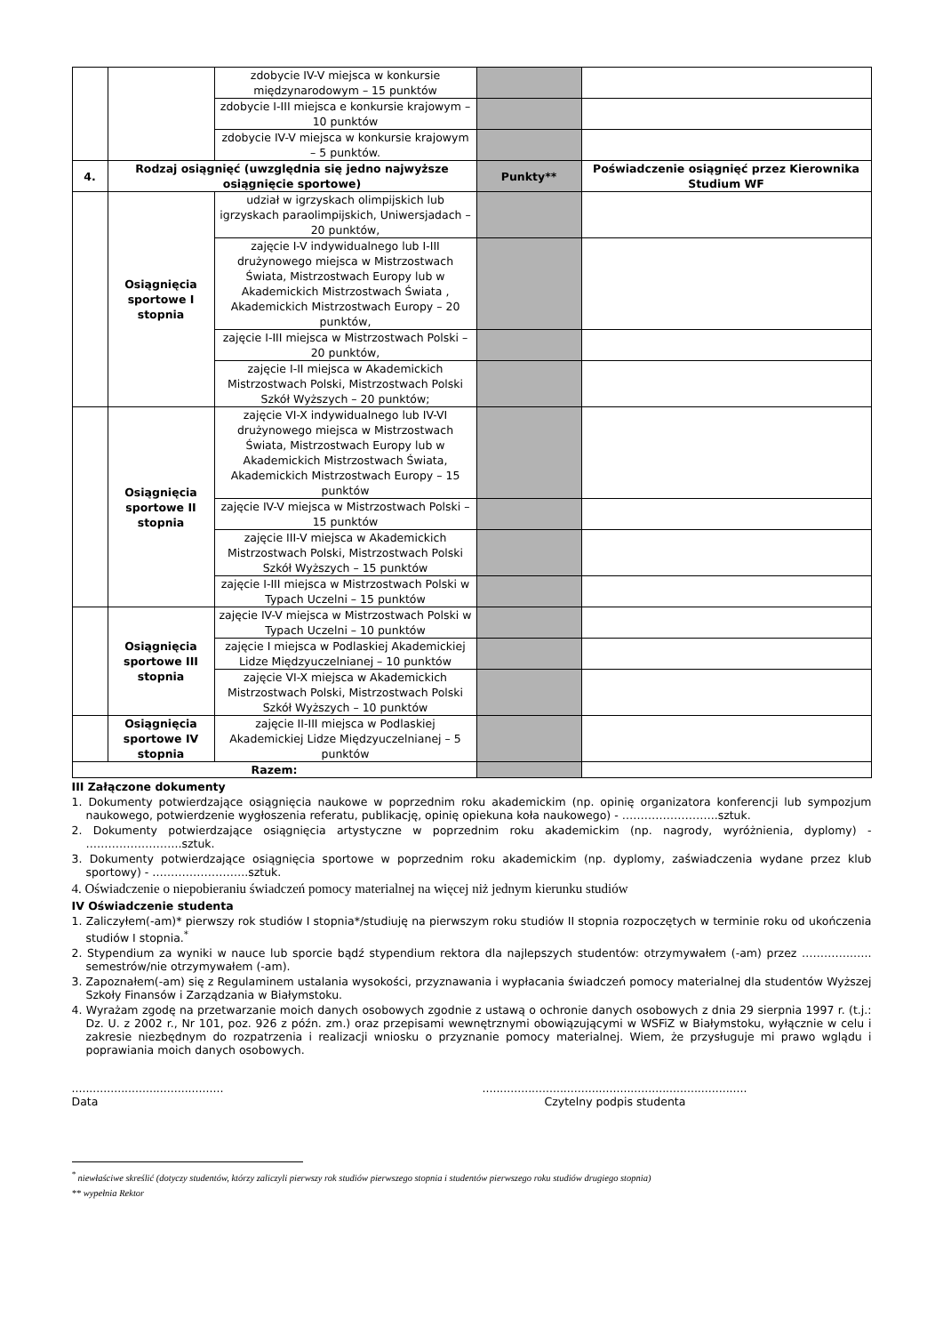| | | zdobycie IV-V miejsca w konkursie międzynarodowym – 15 punktów | | |
| | | zdobycie I-III miejsca e konkursie krajowym – 10 punktów | | |
| | | zdobycie IV-V miejsca w konkursie krajowym – 5 punktów. | | |
| 4. | Rodzaj osiągnięć (uwzględnia się jedno najwyższe osiągnięcie sportowe) | | Punkty** | Poświadczenie osiągnięć przez Kierownika Studium WF |
| | Osiągnięcia sportowe I stopnia | udział w igrzyskach olimpijskich lub igrzyskach paraolimpijskich, Uniwersjadach – 20 punktów, | | |
| | | zajęcie I-V indywidualnego lub I-III drużynowego miejsca w Mistrzostwach Świata, Mistrzostwach Europy lub w Akademickich Mistrzostwach Świata , Akademickich Mistrzostwach Europy – 20 punktów, | | |
| | | zajęcie I-III miejsca w Mistrzostwach Polski – 20 punktów, | | |
| | | zajęcie I-II miejsca w Akademickich Mistrzostwach Polski, Mistrzostwach Polski Szkół Wyższych – 20 punktów; | | |
| | Osiągnięcia sportowe II stopnia | zajęcie VI-X indywidualnego lub IV-VI drużynowego miejsca w Mistrzostwach Świata, Mistrzostwach Europy lub w Akademickich Mistrzostwach Świata, Akademickich Mistrzostwach Europy – 15 punktów | | |
| | | zajęcie IV-V miejsca w Mistrzostwach Polski – 15 punktów | | |
| | | zajęcie III-V miejsca w Akademickich Mistrzostwach Polski, Mistrzostwach Polski Szkół Wyższych – 15 punktów | | |
| | | zajęcie I-III miejsca w Mistrzostwach Polski w Typach Uczelni – 15 punktów | | |
| | Osiągnięcia sportowe III stopnia | zajęcie IV-V miejsca w Mistrzostwach Polski w Typach Uczelni – 10 punktów | | |
| | | zajęcie I miejsca w Podlaskiej Akademickiej Lidze Międzyuczelnianej – 10 punktów | | |
| | | zajęcie VI-X miejsca w Akademickich Mistrzostwach Polski, Mistrzostwach Polski Szkół Wyższych – 10 punktów | | |
| | Osiągnięcia sportowe IV stopnia | zajęcie II-III miejsca w Podlaskiej Akademickiej Lidze Międzyuczelnianej – 5 punktów | | |
| Razem: | | | | |
III Załączone dokumenty
1. Dokumenty potwierdzające osiągnięcia naukowe w poprzednim roku akademickim (np. opinię organizatora konferencji lub sympozjum naukowego, potwierdzenie wygłoszenia referatu, publikację, opinię opiekuna koła naukowego) - ……………………..sztuk.
2. Dokumenty potwierdzające osiągnięcia artystyczne w poprzednim roku akademickim (np. nagrody, wyróżnienia, dyplomy) - ……………………..sztuk.
3. Dokumenty potwierdzające osiągnięcia sportowe w poprzednim roku akademickim (np. dyplomy, zaświadczenia wydane przez klub sportowy) - ……………………..sztuk.
4. Oświadczenie o niepobieraniu świadczeń pomocy materialnej na więcej niż jednym kierunku studiów
IV Oświadczenie studenta
1. Zaliczyłem(-am)* pierwszy rok studiów I stopnia*/studiuję na pierwszym roku studiów II stopnia rozpoczętych w terminie roku od ukończenia studiów I stopnia.<sup>*</sup>
2. Stypendium za wyniki w nauce lub sporcie bądź stypendium rektora dla najlepszych studentów: otrzymywałem (-am) przez …………..….. semestrów/nie otrzymywałem (-am).
3. Zapoznałem(-am) się z Regulaminem ustalania wysokości, przyznawania i wypłacania świadczeń pomocy materialnej dla studentów Wyższej Szkoły Finansów i Zarządzania w Białymstoku.
4. Wyrażam zgodę na przetwarzanie moich danych osobowych zgodnie z ustawą o ochronie danych osobowych z dnia 29 sierpnia 1997 r. (t.j.: Dz. U. z 2002 r., Nr 101, poz. 926 z późn. zm.) oraz przepisami wewnętrznymi obowiązującymi w WSFiZ w Białymstoku, wyłącznie w celu i zakresie niezbędnym do rozpatrzenia i realizacji wniosku o przyznanie pomocy materialnej. Wiem, że przysługuje mi prawo wglądu i poprawiania moich danych osobowych.
...........................................
Data
...........................................................................
Czytelny podpis studenta
<sup>*</sup> niewłaściwe skreślić (dotyczy studentów, którzy zaliczyli pierwszy rok studiów pierwszego stopnia i studentów pierwszego roku studiów drugiego stopnia)
** wypełnia Rektor